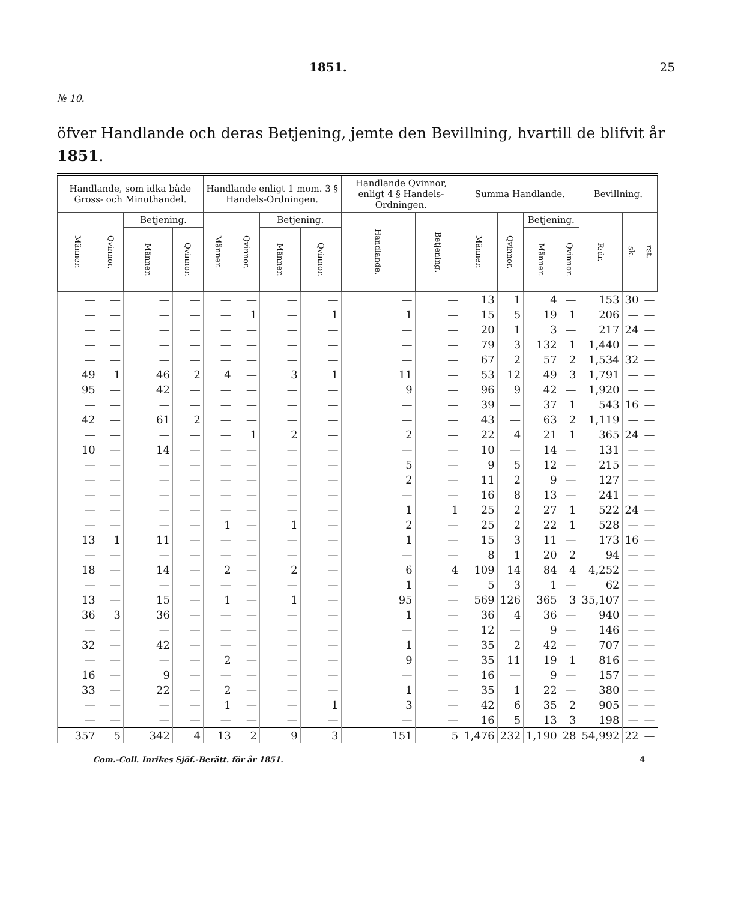1851. 25
№ 10.
öfver Handlande och deras Betjening, jemte den Bevillning, hvartill de blifvit år 1851.
| Handlande, som idka både Gross- och Minuthandel. | | | | Handlande enligt 1 mom. 3 § Handels-Ordningen. | | | | Handlande Qvinnor, enligt 4 § Handels-Ordningen. | | Summa Handlande. | | | | Bevillning. | | |
| --- | --- | --- | --- | --- | --- | --- | --- | --- | --- | --- | --- | --- | --- | --- | --- | --- |
| Männer. | Qvinnor. | Betjening. | | Männer. | Qvinnor. | Betjening. | | Handlande. | Betjening. | Männer. | Qvinnor. | Betjening. | | R:dr. | sk. | rst. |
| | | Männer. | Qvinnor. | | | Männer. | Qvinnor. | | | | | Männer. | Qvinnor. | | | |
| — | — | — | — | — | — | — | — | — | — | 13 | 1 | 4 | — | 153 | 30 | — |
| — | — | — | — | — | 1 | — | 1 | 1 | — | 15 | 5 | 19 | 1 | 206 | — | — |
| — | — | — | — | — | — | — | — | — | — | 20 | 1 | 3 | — | 217 | 24 | — |
| — | — | — | — | — | — | — | — | — | — | 79 | 3 | 132 | 1 | 1,440 | — | — |
| — | — | — | — | — | — | — | — | — | — | 67 | 2 | 57 | 2 | 1,534 | 32 | — |
| 49 | 1 | 46 | 2 | 4 | — | 3 | 1 | 11 | — | 53 | 12 | 49 | 3 | 1,791 | — | — |
| 95 | — | 42 | — | — | — | — | — | 9 | — | 96 | 9 | 42 | — | 1,920 | — | — |
| — | — | — | — | — | — | — | — | — | — | 39 | — | 37 | 1 | 543 | 16 | — |
| 42 | — | 61 | 2 | — | — | — | — | — | — | 43 | — | 63 | 2 | 1,119 | — | — |
| — | — | — | — | — | 1 | 2 | — | 2 | — | 22 | 4 | 21 | 1 | 365 | 24 | — |
| 10 | — | 14 | — | — | — | — | — | — | — | 10 | — | 14 | — | 131 | — | — |
| — | — | — | — | — | — | — | — | 5 | — | 9 | 5 | 12 | — | 215 | — | — |
| — | — | — | — | — | — | — | — | 2 | — | 11 | 2 | 9 | — | 127 | — | — |
| — | — | — | — | — | — | — | — | — | — | 16 | 8 | 13 | — | 241 | — | — |
| — | — | — | — | — | — | — | — | 1 | 1 | 25 | 2 | 27 | 1 | 522 | 24 | — |
| — | — | — | — | 1 | — | 1 | — | 2 | — | 25 | 2 | 22 | 1 | 528 | — | — |
| 13 | 1 | 11 | — | — | — | — | — | 1 | — | 15 | 3 | 11 | — | 173 | 16 | — |
| — | — | — | — | — | — | — | — | — | — | 8 | 1 | 20 | 2 | 94 | — | — |
| 18 | — | 14 | — | 2 | — | 2 | — | 6 | 4 | 109 | 14 | 84 | 4 | 4,252 | — | — |
| — | — | — | — | — | — | — | — | 1 | — | 5 | 3 | 1 | — | 62 | — | — |
| 13 | — | 15 | — | 1 | — | 1 | — | 95 | — | 569 | 126 | 365 | 3 | 35,107 | — | — |
| 36 | 3 | 36 | — | — | — | — | — | 1 | — | 36 | 4 | 36 | — | 940 | — | — |
| — | — | — | — | — | — | — | — | — | — | 12 | — | 9 | — | 146 | — | — |
| 32 | — | 42 | — | — | — | — | — | 1 | — | 35 | 2 | 42 | — | 707 | — | — |
| — | — | — | — | 2 | — | — | — | 9 | — | 35 | 11 | 19 | 1 | 816 | — | — |
| 16 | — | 9 | — | — | — | — | — | — | — | 16 | — | 9 | — | 157 | — | — |
| 33 | — | 22 | — | 2 | — | — | — | 1 | — | 35 | 1 | 22 | — | 380 | — | — |
| — | — | — | — | 1 | — | — | 1 | 3 | — | 42 | 6 | 35 | 2 | 905 | — | — |
| — | — | — | — | — | — | — | — | — | — | 16 | 5 | 13 | 3 | 198 | — | — |
| 357 | 5 | 342 | 4 | 13 | 2 | 9 | 3 | 151 | 5 | 1,476 | 232 | 1,190 | 28 | 54,992 | 22 | — |
Com.-Coll. Inrikes Sjöf.-Berätt. för år 1851. 4